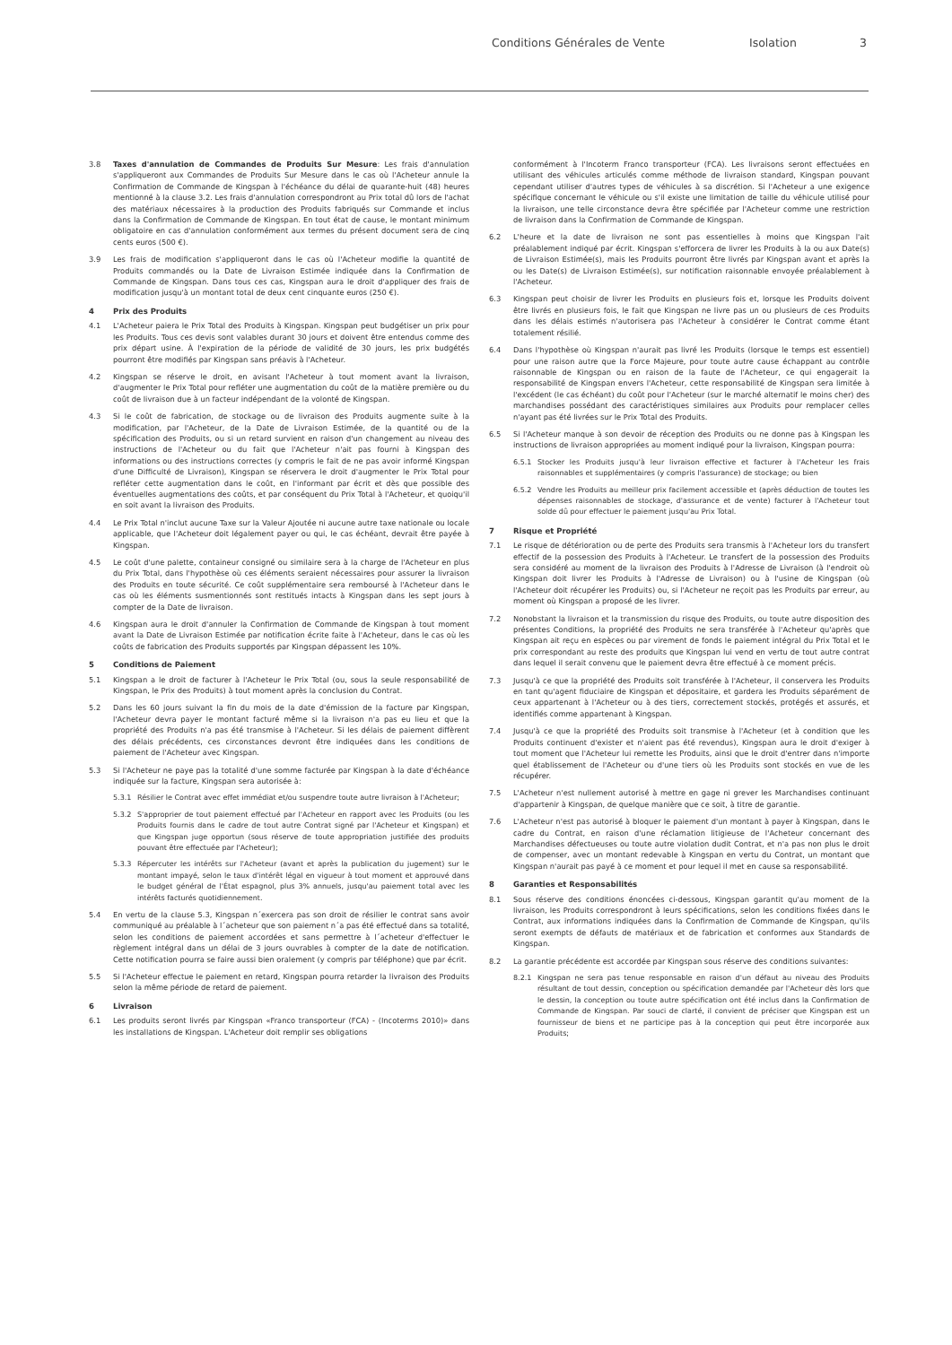Conditions Générales de Vente Isolation 3
3.8 Taxes d'annulation de Commandes de Produits Sur Mesure: Les frais d'annulation s'appliqueront aux Commandes de Produits Sur Mesure dans le cas où l'Acheteur annule la Confirmation de Commande de Kingspan à l'échéance du délai de quarante-huit (48) heures mentionné à la clause 3.2. Les frais d'annulation correspondront au Prix total dû lors de l'achat des matériaux nécessaires à la production des Produits fabriqués sur Commande et inclus dans la Confirmation de Commande de Kingspan. En tout état de cause, le montant minimum obligatoire en cas d'annulation conformément aux termes du présent document sera de cinq cents euros (500 €).
3.9 Les frais de modification s'appliqueront dans le cas où l'Acheteur modifie la quantité de Produits commandés ou la Date de Livraison Estimée indiquée dans la Confirmation de Commande de Kingspan. Dans tous ces cas, Kingspan aura le droit d'appliquer des frais de modification jusqu'à un montant total de deux cent cinquante euros (250 €).
4 Prix des Produits
4.1 L'Acheteur paiera le Prix Total des Produits à Kingspan. Kingspan peut budgétiser un prix pour les Produits. Tous ces devis sont valables durant 30 jours et doivent être entendus comme des prix départ usine. À l'expiration de la période de validité de 30 jours, les prix budgétés pourront être modifiés par Kingspan sans préavis à l'Acheteur.
4.2 Kingspan se réserve le droit, en avisant l'Acheteur à tout moment avant la livraison, d'augmenter le Prix Total pour refléter une augmentation du coût de la matière première ou du coût de livraison due à un facteur indépendant de la volonté de Kingspan.
4.3 Si le coût de fabrication, de stockage ou de livraison des Produits augmente suite à la modification, par l'Acheteur, de la Date de Livraison Estimée, de la quantité ou de la spécification des Produits, ou si un retard survient en raison d'un changement au niveau des instructions de l'Acheteur ou du fait que l'Acheteur n'ait pas fourni à Kingspan des informations ou des instructions correctes (y compris le fait de ne pas avoir informé Kingspan d'une Difficulté de Livraison), Kingspan se réservera le droit d'augmenter le Prix Total pour refléter cette augmentation dans le coût, en l'informant par écrit et dès que possible des éventuelles augmentations des coûts, et par conséquent du Prix Total à l'Acheteur, et quoiqu'il en soit avant la livraison des Produits.
4.4 Le Prix Total n'inclut aucune Taxe sur la Valeur Ajoutée ni aucune autre taxe nationale ou locale applicable, que l'Acheteur doit légalement payer ou qui, le cas échéant, devrait être payée à Kingspan.
4.5 Le coût d'une palette, containeur consigné ou similaire sera à la charge de l'Acheteur en plus du Prix Total, dans l'hypothèse où ces éléments seraient nécessaires pour assurer la livraison des Produits en toute sécurité. Ce coût supplémentaire sera remboursé à l'Acheteur dans le cas où les éléments susmentionnés sont restitués intacts à Kingspan dans les sept jours à compter de la Date de livraison.
4.6 Kingspan aura le droit d'annuler la Confirmation de Commande de Kingspan à tout moment avant la Date de Livraison Estimée par notification écrite faite à l'Acheteur, dans le cas où les coûts de fabrication des Produits supportés par Kingspan dépassent les 10%.
5 Conditions de Paiement
5.1 Kingspan a le droit de facturer à l'Acheteur le Prix Total (ou, sous la seule responsabilité de Kingspan, le Prix des Produits) à tout moment après la conclusion du Contrat.
5.2 Dans les 60 jours suivant la fin du mois de la date d'émission de la facture par Kingspan, l'Acheteur devra payer le montant facturé même si la livraison n'a pas eu lieu et que la propriété des Produits n'a pas été transmise à l'Acheteur. Si les délais de paiement diffèrent des délais précédents, ces circonstances devront être indiquées dans les conditions de paiement de l'Acheteur avec Kingspan.
5.3 Si l'Acheteur ne paye pas la totalité d'une somme facturée par Kingspan à la date d'échéance indiquée sur la facture, Kingspan sera autorisée à:
5.3.1 Résilier le Contrat avec effet immédiat et/ou suspendre toute autre livraison à l'Acheteur;
5.3.2 S'approprier de tout paiement effectué par l'Acheteur en rapport avec les Produits (ou les Produits fournis dans le cadre de tout autre Contrat signé par l'Acheteur et Kingspan) et que Kingspan juge opportun (sous réserve de toute appropriation justifiée des produits pouvant être effectuée par l'Acheteur);
5.3.3 Répercuter les intérêts sur l'Acheteur (avant et après la publication du jugement) sur le montant impayé, selon le taux d'intérêt légal en vigueur à tout moment et approuvé dans le budget général de l'État espagnol, plus 3% annuels, jusqu'au paiement total avec les intérêts facturés quotidiennement.
5.4 En vertu de la clause 5.3, Kingspan n´exercera pas son droit de résilier le contrat sans avoir communiqué au préalable à l´acheteur que son paiement n´a pas été effectué dans sa totalité, selon les conditions de paiement accordées et sans permettre à l´acheteur d'effectuer le règlement intégral dans un délai de 3 jours ouvrables à compter de la date de notification. Cette notification pourra se faire aussi bien oralement (y compris par téléphone) que par écrit.
5.5 Si l'Acheteur effectue le paiement en retard, Kingspan pourra retarder la livraison des Produits selon la même période de retard de paiement.
6 Livraison
6.1 Les produits seront livrés par Kingspan «Franco transporteur (FCA) - (Incoterms 2010)» dans les installations de Kingspan. L'Acheteur doit remplir ses obligations
conformément à l'Incoterm Franco transporteur (FCA). Les livraisons seront effectuées en utilisant des véhicules articulés comme méthode de livraison standard, Kingspan pouvant cependant utiliser d'autres types de véhicules à sa discrétion. Si l'Acheteur a une exigence spécifique concernant le véhicule ou s'il existe une limitation de taille du véhicule utilisé pour la livraison, une telle circonstance devra être spécifiée par l'Acheteur comme une restriction de livraison dans la Confirmation de Commande de Kingspan.
6.2 L'heure et la date de livraison ne sont pas essentielles à moins que Kingspan l'ait préalablement indiqué par écrit. Kingspan s'efforcera de livrer les Produits à la ou aux Date(s) de Livraison Estimée(s), mais les Produits pourront être livrés par Kingspan avant et après la ou les Date(s) de Livraison Estimée(s), sur notification raisonnable envoyée préalablement à l'Acheteur.
6.3 Kingspan peut choisir de livrer les Produits en plusieurs fois et, lorsque les Produits doivent être livrés en plusieurs fois, le fait que Kingspan ne livre pas un ou plusieurs de ces Produits dans les délais estimés n'autorisera pas l'Acheteur à considérer le Contrat comme étant totalement résilié.
6.4 Dans l'hypothèse où Kingspan n'aurait pas livré les Produits (lorsque le temps est essentiel) pour une raison autre que la Force Majeure, pour toute autre cause échappant au contrôle raisonnable de Kingspan ou en raison de la faute de l'Acheteur, ce qui engagerait la responsabilité de Kingspan envers l'Acheteur, cette responsabilité de Kingspan sera limitée à l'excédent (le cas échéant) du coût pour l'Acheteur (sur le marché alternatif le moins cher) des marchandises possédant des caractéristiques similaires aux Produits pour remplacer celles n'ayant pas été livrées sur le Prix Total des Produits.
6.5 Si l'Acheteur manque à son devoir de réception des Produits ou ne donne pas à Kingspan les instructions de livraison appropriées au moment indiqué pour la livraison, Kingspan pourra:
6.5.1 Stocker les Produits jusqu'à leur livraison effective et facturer à l'Acheteur les frais raisonnables et supplémentaires (y compris l'assurance) de stockage; ou bien
6.5.2 Vendre les Produits au meilleur prix facilement accessible et (après déduction de toutes les dépenses raisonnables de stockage, d'assurance et de vente) facturer à l'Acheteur tout solde dû pour effectuer le paiement jusqu'au Prix Total.
7 Risque et Propriété
7.1 Le risque de détérioration ou de perte des Produits sera transmis à l'Acheteur lors du transfert effectif de la possession des Produits à l'Acheteur. Le transfert de la possession des Produits sera considéré au moment de la livraison des Produits à l'Adresse de Livraison (à l'endroit où Kingspan doit livrer les Produits à l'Adresse de Livraison) ou à l'usine de Kingspan (où l'Acheteur doit récupérer les Produits) ou, si l'Acheteur ne reçoit pas les Produits par erreur, au moment où Kingspan a proposé de les livrer.
7.2 Nonobstant la livraison et la transmission du risque des Produits, ou toute autre disposition des présentes Conditions, la propriété des Produits ne sera transférée à l'Acheteur qu'après que Kingspan ait reçu en espèces ou par virement de fonds le paiement intégral du Prix Total et le prix correspondant au reste des produits que Kingspan lui vend en vertu de tout autre contrat dans lequel il serait convenu que le paiement devra être effectué à ce moment précis.
7.3 Jusqu'à ce que la propriété des Produits soit transférée à l'Acheteur, il conservera les Produits en tant qu'agent fiduciaire de Kingspan et dépositaire, et gardera les Produits séparément de ceux appartenant à l'Acheteur ou à des tiers, correctement stockés, protégés et assurés, et identifiés comme appartenant à Kingspan.
7.4 Jusqu'à ce que la propriété des Produits soit transmise à l'Acheteur (et à condition que les Produits continuent d'exister et n'aient pas été revendus), Kingspan aura le droit d'exiger à tout moment que l'Acheteur lui remette les Produits, ainsi que le droit d'entrer dans n'importe quel établissement de l'Acheteur ou d'une tiers où les Produits sont stockés en vue de les récupérer.
7.5 L'Acheteur n'est nullement autorisé à mettre en gage ni grever les Marchandises continuant d'appartenir à Kingspan, de quelque manière que ce soit, à titre de garantie.
7.6 L'Acheteur n'est pas autorisé à bloquer le paiement d'un montant à payer à Kingspan, dans le cadre du Contrat, en raison d'une réclamation litigieuse de l'Acheteur concernant des Marchandises défectueuses ou toute autre violation dudit Contrat, et n'a pas non plus le droit de compenser, avec un montant redevable à Kingspan en vertu du Contrat, un montant que Kingspan n'aurait pas payé à ce moment et pour lequel il met en cause sa responsabilité.
8 Garanties et Responsabilités
8.1 Sous réserve des conditions énoncées ci-dessous, Kingspan garantit qu'au moment de la livraison, les Produits correspondront à leurs spécifications, selon les conditions fixées dans le Contrat, aux informations indiquées dans la Confirmation de Commande de Kingspan, qu'ils seront exempts de défauts de matériaux et de fabrication et conformes aux Standards de Kingspan.
8.2 La garantie précédente est accordée par Kingspan sous réserve des conditions suivantes:
8.2.1 Kingspan ne sera pas tenue responsable en raison d'un défaut au niveau des Produits résultant de tout dessin, conception ou spécification demandée par l'Acheteur dès lors que le dessin, la conception ou toute autre spécification ont été inclus dans la Confirmation de Commande de Kingspan. Par souci de clarté, il convient de préciser que Kingspan est un fournisseur de biens et ne participe pas à la conception qui peut être incorporée aux Produits;